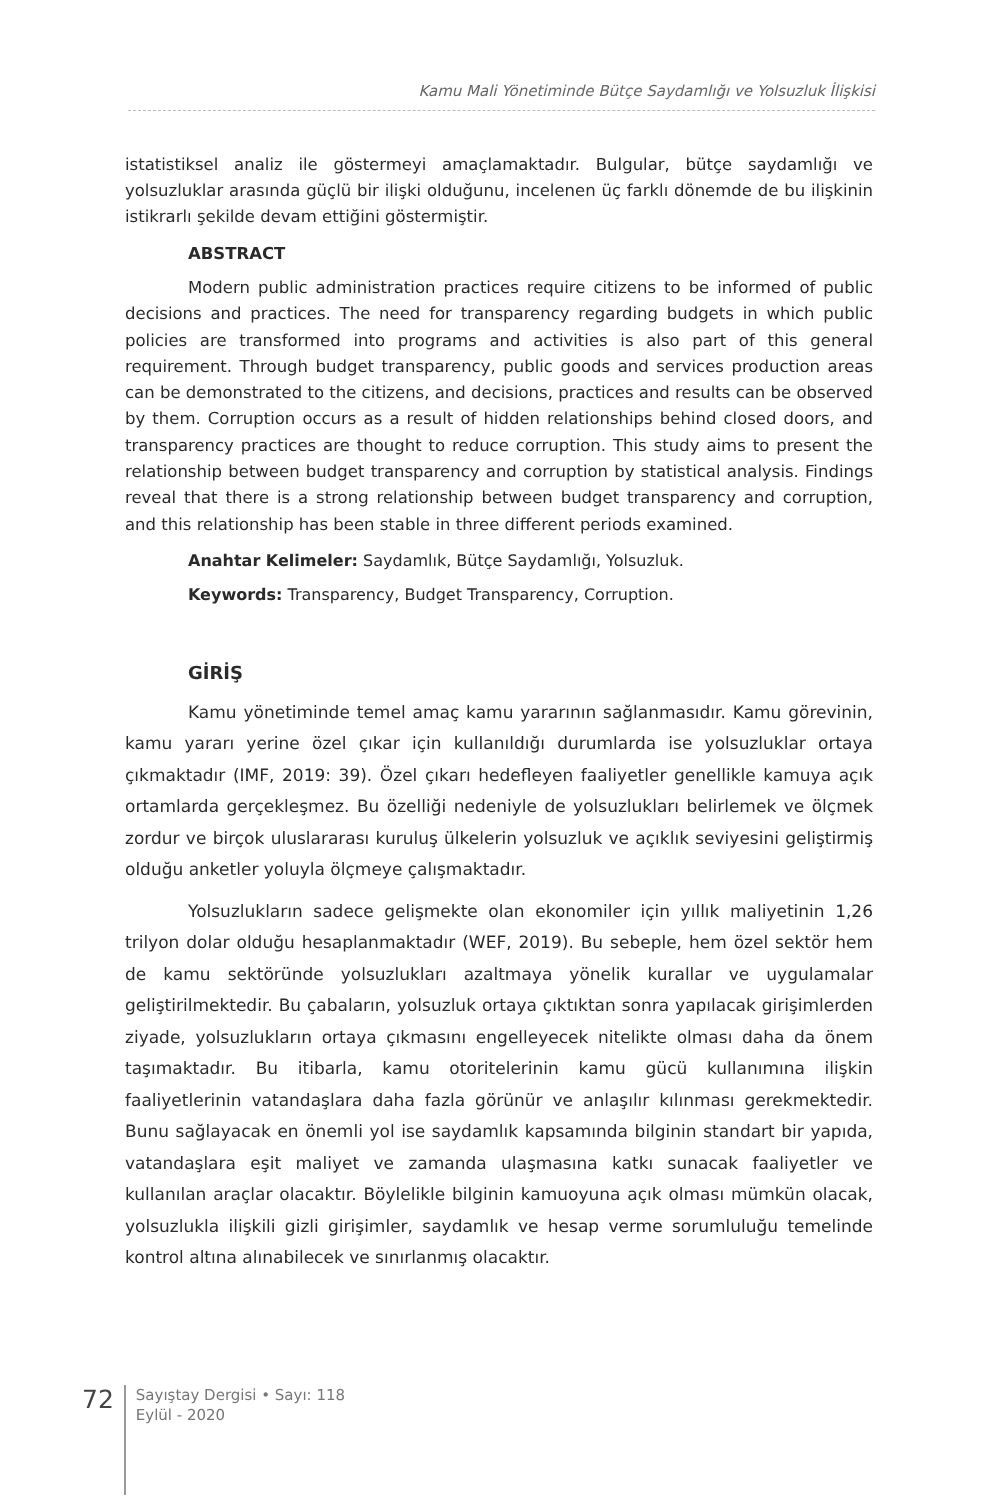Kamu Mali Yönetiminde Bütçe Saydamlığı ve Yolsuzluk İlişkisi
istatistiksel analiz ile göstermeyi amaçlamaktadır. Bulgular, bütçe saydamlığı ve yolsuzluklar arasında güçlü bir ilişki olduğunu, incelenen üç farklı dönemde de bu ilişkinin istikrarlı şekilde devam ettiğini göstermiştir.
ABSTRACT
Modern public administration practices require citizens to be informed of public decisions and practices. The need for transparency regarding budgets in which public policies are transformed into programs and activities is also part of this general requirement. Through budget transparency, public goods and services production areas can be demonstrated to the citizens, and decisions, practices and results can be observed by them. Corruption occurs as a result of hidden relationships behind closed doors, and transparency practices are thought to reduce corruption. This study aims to present the relationship between budget transparency and corruption by statistical analysis. Findings reveal that there is a strong relationship between budget transparency and corruption, and this relationship has been stable in three different periods examined.
Anahtar Kelimeler: Saydamlık, Bütçe Saydamlığı, Yolsuzluk.
Keywords: Transparency, Budget Transparency, Corruption.
GİRİŞ
Kamu yönetiminde temel amaç kamu yararının sağlanmasıdır. Kamu görevinin, kamu yararı yerine özel çıkar için kullanıldığı durumlarda ise yolsuzluklar ortaya çıkmaktadır (IMF, 2019: 39). Özel çıkarı hedefleyen faaliyetler genellikle kamuya açık ortamlarda gerçekleşmez. Bu özelliği nedeniyle de yolsuzlukları belirlemek ve ölçmek zordur ve birçok uluslararası kuruluş ülkelerin yolsuzluk ve açıklık seviyesini geliştirmiş olduğu anketler yoluyla ölçmeye çalışmaktadır.
Yolsuzlukların sadece gelişmekte olan ekonomiler için yıllık maliyetinin 1,26 trilyon dolar olduğu hesaplanmaktadır (WEF, 2019). Bu sebeple, hem özel sektör hem de kamu sektöründe yolsuzlukları azaltmaya yönelik kurallar ve uygulamalar geliştirilmektedir. Bu çabaların, yolsuzluk ortaya çıktıktan sonra yapılacak girişimlerden ziyade, yolsuzlukların ortaya çıkmasını engelleyecek nitelikte olması daha da önem taşımaktadır. Bu itibarla, kamu otoritelerinin kamu gücü kullanımına ilişkin faaliyetlerinin vatandaşlara daha fazla görünür ve anlaşılır kılınması gerekmektedir. Bunu sağlayacak en önemli yol ise saydamlık kapsamında bilginin standart bir yapıda, vatandaşlara eşit maliyet ve zamanda ulaşmasına katkı sunacak faaliyetler ve kullanılan araçlar olacaktır. Böylelikle bilginin kamuoyuna açık olması mümkün olacak, yolsuzlukla ilişkili gizli girişimler, saydamlık ve hesap verme sorumluluğu temelinde kontrol altına alınabilecek ve sınırlanmış olacaktır.
72
Sayıştay Dergisi • Sayı: 118
Eylül - 2020